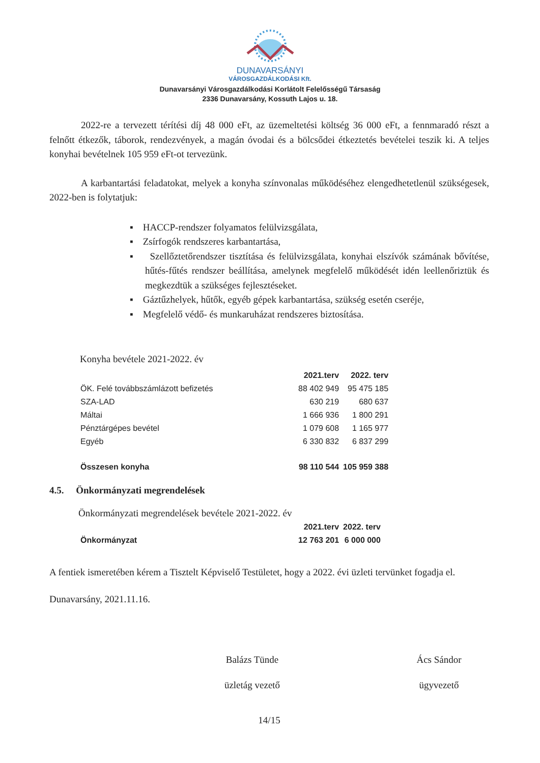DUNAVARSÁNYI
VÁROSGAZDÁLKODÁSI Kft.
Dunavarsányi Városgazdálkodási Korlátolt Felelősségű Társaság
2336 Dunavarsány, Kossuth Lajos u. 18.
2022-re a tervezett térítési díj 48 000 eFt, az üzemeltetési költség 36 000 eFt, a fennmaradó részt a felnőtt étkezők, táborok, rendezvények, a magán óvodai és a bölcsődei étkeztetés bevételei teszik ki. A teljes konyhai bevételnek 105 959 eFt-ot tervezünk.
A karbantartási feladatokat, melyek a konyha színvonalas működéséhez elengedhetetlenül szükségesek, 2022-ben is folytatjuk:
▪ HACCP-rendszer folyamatos felülvizsgálata,
▪ Zsírfogók rendszeres karbantartása,
▪ Szellőztetőrendszer tisztítása és felülvizsgálata, konyhai elszívók számának bővítése, hűtés-fűtés rendszer beállítása, amelynek megfelelő működését idén leellenőriztük és megkezdtük a szükséges fejlesztéseket.
▪ Gáztűzhelyek, hűtők, egyéb gépek karbantartása, szükség esetén cseréje,
▪ Megfelelő védő- és munkaruházat rendszeres biztosítása.
Konyha bevétele 2021-2022. év
| | 2021.terv | 2022. terv |
| --- | --- | --- |
| ÖK. Felé továbbszámlázott befizetés | 88 402 949 | 95 475 185 |
| SZA-LAD | 630 219 | 680 637 |
| Máltai | 1 666 936 | 1 800 291 |
| Pénztárgépes bevétel | 1 079 608 | 1 165 977 |
| Egyéb | 6 330 832 | 6 837 299 |
| Összesen konyha | 98 110 544 | 105 959 388 |
4.5. Önkormányzati megrendelések
Önkormányzati megrendelések bevétele 2021-2022. év
| | 2021.terv | 2022. terv |
| --- | --- | --- |
| Önkormányzat | 12 763 201 | 6 000 000 |
A fentiek ismeretében kérem a Tisztelt Képviselő Testületet, hogy a 2022. évi üzleti tervünket fogadja el.
Dunavarsány, 2021.11.16.
Balázs Tünde
üzletág vezető
Ács Sándor
ügyvezető
14/15